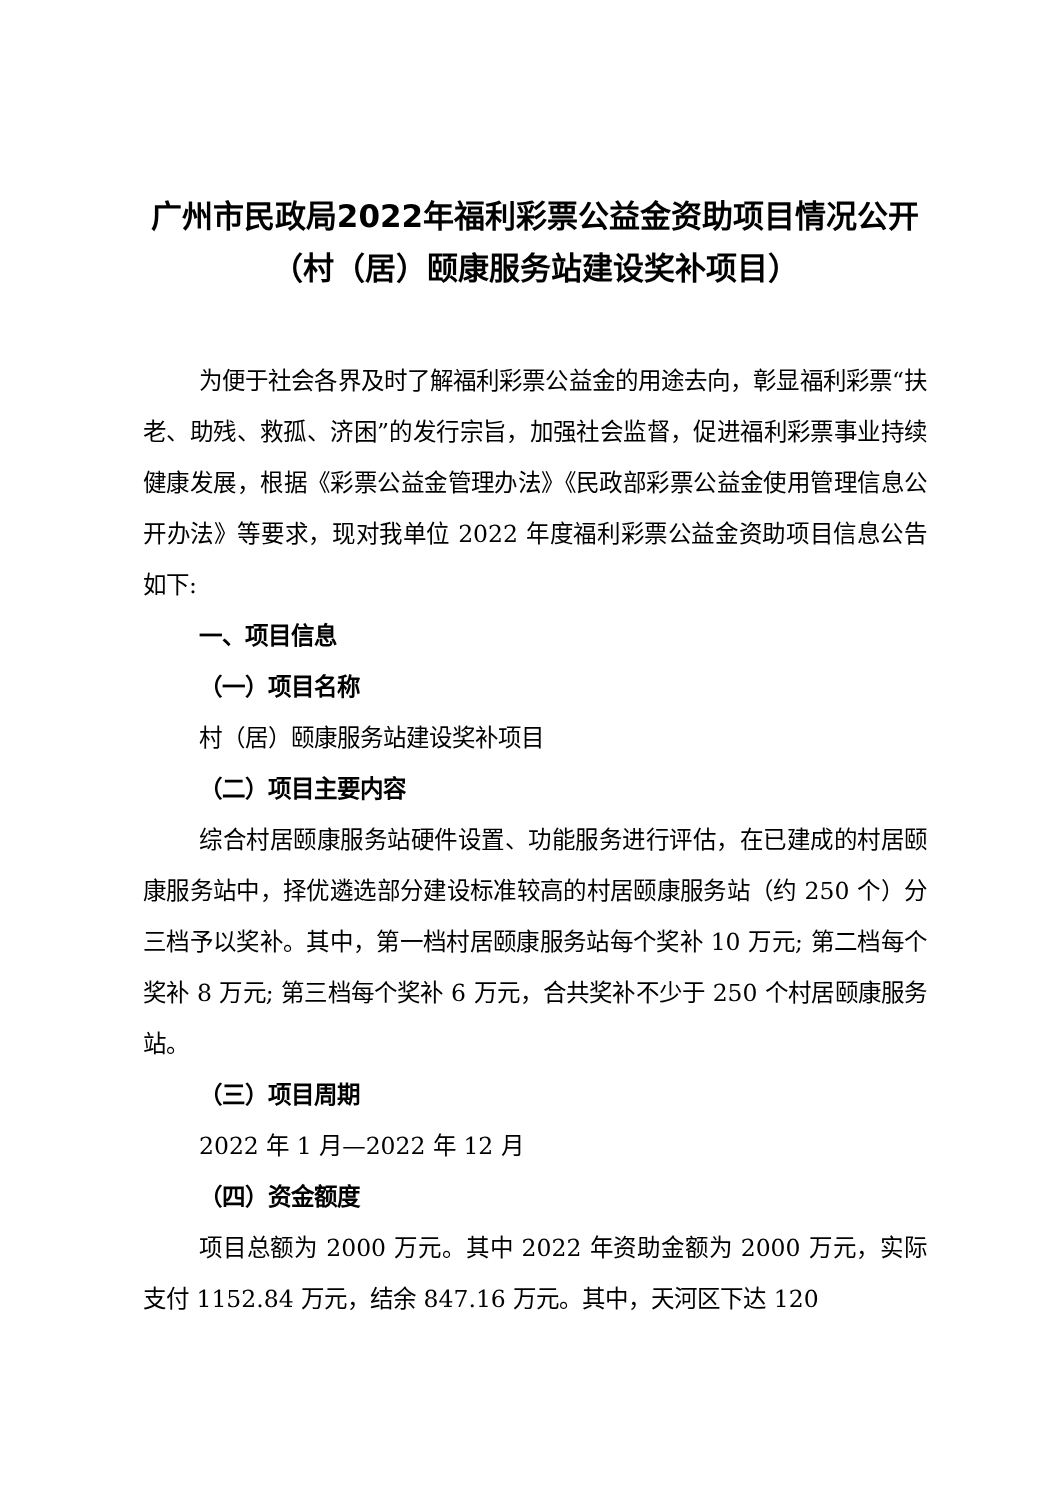广州市民政局2022年福利彩票公益金资助项目情况公开（村（居）颐康服务站建设奖补项目）
为便于社会各界及时了解福利彩票公益金的用途去向，彰显福利彩票“扶老、助残、救孤、济困”的发行宗旨，加强社会监督，促进福利彩票事业持续健康发展，根据《彩票公益金管理办法》《民政部彩票公益金使用管理信息公开办法》等要求，现对我单位 2022 年度福利彩票公益金资助项目信息公告如下:
一、项目信息
（一）项目名称
村（居）颐康服务站建设奖补项目
（二）项目主要内容
综合村居颐康服务站硬件设置、功能服务进行评估，在已建成的村居颐康服务站中，择优遴选部分建设标准较高的村居颐康服务站（约 250 个）分三档予以奖补。其中，第一档村居颐康服务站每个奖补 10 万元; 第二档每个奖补 8 万元; 第三档每个奖补 6 万元，合共奖补不少于 250 个村居颐康服务站。
（三）项目周期
2022 年 1 月—2022 年 12 月
（四）资金额度
项目总额为 2000 万元。其中 2022 年资助金额为 2000 万元，实际支付 1152.84 万元，结余 847.16 万元。其中，天河区下达 120